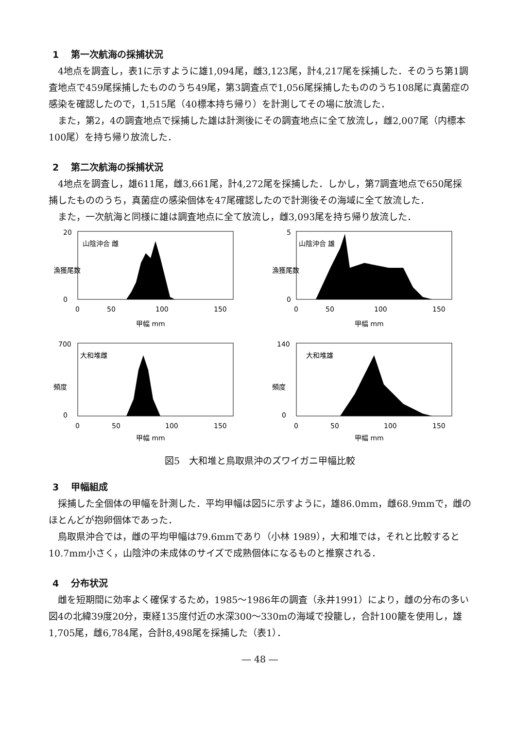1 第一次航海の採捕状況
4地点を調査し，表1に示すように雄1,094尾，雌3,123尾，計4,217尾を採捕した．そのうち第1調査地点で459尾採捕したもののうち49尾，第3調査点で1,056尾採捕したもののうち108尾に真菌症の感染を確認したので，1,515尾（40標本持ち帰り）を計測してその場に放流した．
また，第2，4の調査地点で採捕した雄は計測後にその調査地点に全て放流し，雌2,007尾（内標本100尾）を持ち帰り放流した．
2 第二次航海の採捕状況
4地点を調査し，雄611尾，雌3,661尾，計4,272尾を採捕した．しかし，第7調査地点で650尾採捕したもののうち，真菌症の感染個体を47尾確認したので計測後その海域に全て放流した．
また，一次航海と同様に雄は調査地点に全て放流し，雌3,093尾を持ち帰り放流した．
山陰沖合 雌
20
0
0
50
100
150
甲幅 mm
漁獲尾数
山陰沖合 雄
5
0
0
50
100
150
甲幅 mm
漁獲尾数
大和堆雌
700
0
0
50
100
150
甲幅 mm
頻度
大和堆雄
140
0
0
50
100
150
甲幅 mm
頻度
図5　大和堆と鳥取県沖のズワイガニ甲幅比較
3 甲幅組成
採捕した全個体の甲幅を計測した．平均甲幅は図5に示すように，雄86.0mm，雌68.9mmで，雌のほとんどが抱卵個体であった．
鳥取県沖合では，雌の平均甲幅は79.6mmであり（小林 1989），大和堆では，それと比較すると10.7mm小さく，山陰沖の未成体のサイズで成熟個体になるものと推察される．
4 分布状況
雌を短期間に効率よく確保するため，1985～1986年の調査（永井1991）により，雌の分布の多い図4の北緯39度20分，東経135度付近の水深300～330mの海域で投籠し，合計100籠を使用し，雄1,705尾，雌6,784尾，合計8,498尾を採捕した（表1）．
― 48 ―